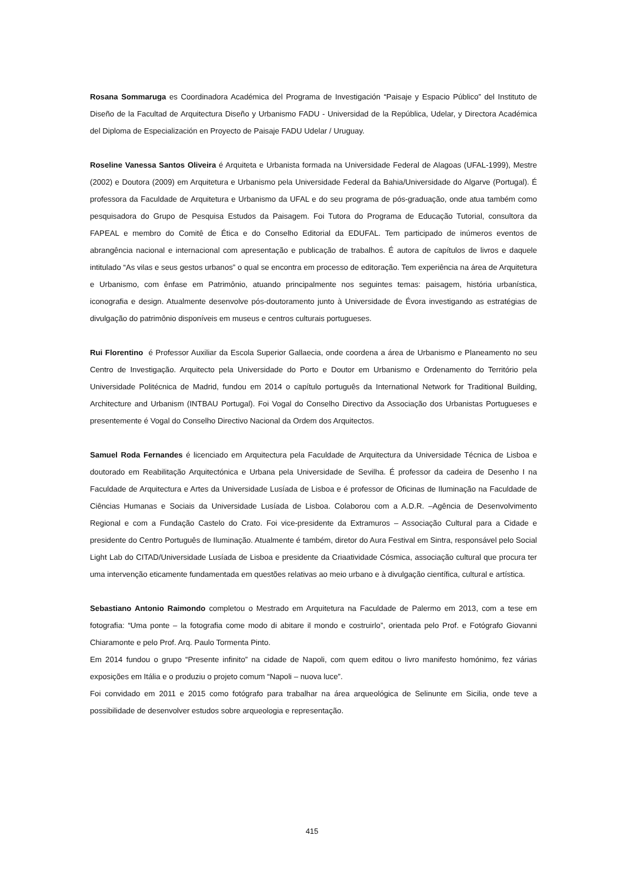Rosana Sommaruga es Coordinadora Académica del Programa de Investigación “Paisaje y Espacio Público” del Instituto de Diseño de la Facultad de Arquitectura Diseño y Urbanismo FADU - Universidad de la República, Udelar, y Directora Académica del Diploma de Especialización en Proyecto de Paisaje FADU Udelar / Uruguay.
Roseline Vanessa Santos Oliveira é Arquiteta e Urbanista formada na Universidade Federal de Alagoas (UFAL-1999), Mestre (2002) e Doutora (2009) em Arquitetura e Urbanismo pela Universidade Federal da Bahia/Universidade do Algarve (Portugal). É professora da Faculdade de Arquitetura e Urbanismo da UFAL e do seu programa de pós-graduação, onde atua também como pesquisadora do Grupo de Pesquisa Estudos da Paisagem. Foi Tutora do Programa de Educação Tutorial, consultora da FAPEAL e membro do Comitê de Ética e do Conselho Editorial da EDUFAL. Tem participado de inúmeros eventos de abrangência nacional e internacional com apresentação e publicação de trabalhos. É autora de capítulos de livros e daquele intitulado “As vilas e seus gestos urbanos” o qual se encontra em processo de editoração. Tem experiência na área de Arquitetura e Urbanismo, com ênfase em Patrimônio, atuando principalmente nos seguintes temas: paisagem, história urbanística, iconografia e design. Atualmente desenvolve pós-doutoramento junto à Universidade de Évora investigando as estratégias de divulgação do patrimônio disponíveis em museus e centros culturais portugueses.
Rui Florentino é Professor Auxiliar da Escola Superior Gallaecia, onde coordena a área de Urbanismo e Planeamento no seu Centro de Investigação. Arquitecto pela Universidade do Porto e Doutor em Urbanismo e Ordenamento do Território pela Universidade Politécnica de Madrid, fundou em 2014 o capítulo português da International Network for Traditional Building, Architecture and Urbanism (INTBAU Portugal). Foi Vogal do Conselho Directivo da Associação dos Urbanistas Portugueses e presentemente é Vogal do Conselho Directivo Nacional da Ordem dos Arquitectos.
Samuel Roda Fernandes é licenciado em Arquitectura pela Faculdade de Arquitectura da Universidade Técnica de Lisboa e doutorado em Reabilitação Arquitectónica e Urbana pela Universidade de Sevilha. É professor da cadeira de Desenho I na Faculdade de Arquitectura e Artes da Universidade Lusíada de Lisboa e é professor de Oficinas de Iluminação na Faculdade de Ciências Humanas e Sociais da Universidade Lusíada de Lisboa. Colaborou com a A.D.R. –Agência de Desenvolvimento Regional e com a Fundação Castelo do Crato. Foi vice-presidente da Extramuros – Associação Cultural para a Cidade e presidente do Centro Português de Iluminação. Atualmente é também, diretor do Aura Festival em Sintra, responsável pelo Social Light Lab do CITAD/Universidade Lusíada de Lisboa e presidente da Criaatividade Cósmica, associação cultural que procura ter uma intervenção eticamente fundamentada em questões relativas ao meio urbano e à divulgação científica, cultural e artística.
Sebastiano Antonio Raimondo completou o Mestrado em Arquitetura na Faculdade de Palermo em 2013, com a tese em fotografia: “Uma ponte – la fotografia come modo di abitare il mondo e costruirlo”, orientada pelo Prof. e Fotógrafo Giovanni Chiaramonte e pelo Prof. Arq. Paulo Tormenta Pinto.
Em 2014 fundou o grupo “Presente infinito” na cidade de Napoli, com quem editou o livro manifesto homónimo, fez várias exposições em Itália e o produziu o projeto comum “Napoli – nuova luce”.
Foi convidado em 2011 e 2015 como fotógrafo para trabalhar na área arqueológica de Selinunte em Sicilia, onde teve a possibilidade de desenvolver estudos sobre arqueologia e representação.
415